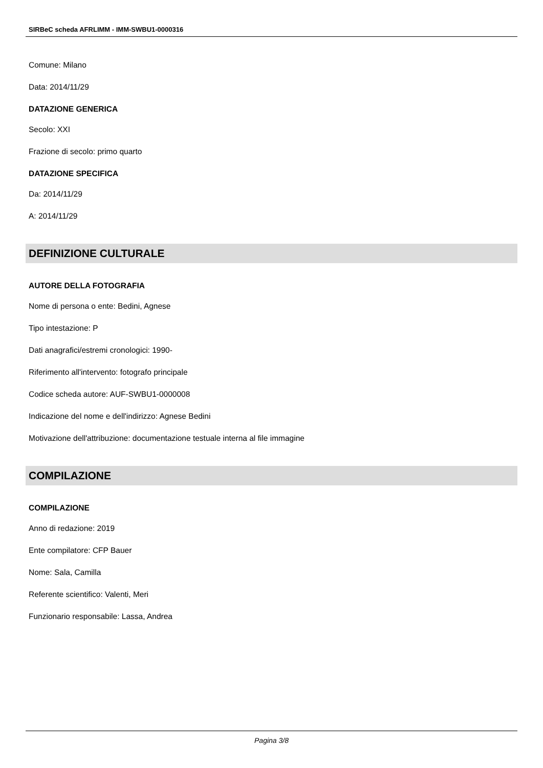SIRBeC scheda AFRLIMM - IMM-SWBU1-0000316
Comune: Milano
Data: 2014/11/29
DATAZIONE GENERICA
Secolo: XXI
Frazione di secolo: primo quarto
DATAZIONE SPECIFICA
Da: 2014/11/29
A: 2014/11/29
DEFINIZIONE CULTURALE
AUTORE DELLA FOTOGRAFIA
Nome di persona o ente: Bedini, Agnese
Tipo intestazione: P
Dati anagrafici/estremi cronologici: 1990-
Riferimento all'intervento: fotografo principale
Codice scheda autore: AUF-SWBU1-0000008
Indicazione del nome e dell'indirizzo: Agnese Bedini
Motivazione dell'attribuzione: documentazione testuale interna al file immagine
COMPILAZIONE
COMPILAZIONE
Anno di redazione: 2019
Ente compilatore: CFP Bauer
Nome: Sala, Camilla
Referente scientifico: Valenti, Meri
Funzionario responsabile: Lassa, Andrea
Pagina 3/8